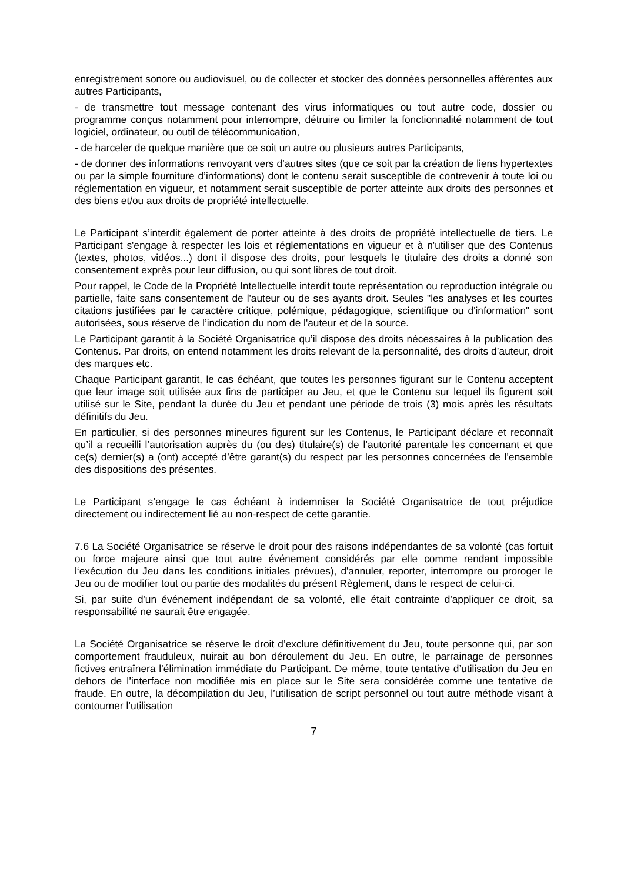enregistrement sonore ou audiovisuel, ou de collecter et stocker des données personnelles afférentes aux autres Participants,
- de transmettre tout message contenant des virus informatiques ou tout autre code, dossier ou programme conçus notamment pour interrompre, détruire ou limiter la fonctionnalité notamment de tout logiciel, ordinateur, ou outil de télécommunication,
- de harceler de quelque manière que ce soit un autre ou plusieurs autres Participants,
- de donner des informations renvoyant vers d’autres sites (que ce soit par la création de liens hypertextes ou par la simple fourniture d’informations) dont le contenu serait susceptible de contrevenir à toute loi ou réglementation en vigueur, et notamment serait susceptible de porter atteinte aux droits des personnes et des biens et/ou aux droits de propriété intellectuelle.
Le Participant s’interdit également de porter atteinte à des droits de propriété intellectuelle de tiers. Le Participant s'engage à respecter les lois et réglementations en vigueur et à n'utiliser que des Contenus (textes, photos, vidéos...) dont il dispose des droits, pour lesquels le titulaire des droits a donné son consentement exprès pour leur diffusion, ou qui sont libres de tout droit.
Pour rappel, le Code de la Propriété Intellectuelle interdit toute représentation ou reproduction intégrale ou partielle, faite sans consentement de l'auteur ou de ses ayants droit. Seules "les analyses et les courtes citations justifiées par le caractère critique, polémique, pédagogique, scientifique ou d'information" sont autorisées, sous réserve de l’indication du nom de l'auteur et de la source.
Le Participant garantit à la Société Organisatrice qu’il dispose des droits nécessaires à la publication des Contenus. Par droits, on entend notamment les droits relevant de la personnalité, des droits d’auteur, droit des marques etc.
Chaque Participant garantit, le cas échéant, que toutes les personnes figurant sur le Contenu acceptent que leur image soit utilisée aux fins de participer au Jeu, et que le Contenu sur lequel ils figurent soit utilisé sur le Site, pendant la durée du Jeu et pendant une période de trois (3) mois après les résultats définitifs du Jeu.
En particulier, si des personnes mineures figurent sur les Contenus, le Participant déclare et reconnaît qu’il a recueilli l’autorisation auprès du (ou des) titulaire(s) de l’autorité parentale les concernant et que ce(s) dernier(s) a (ont) accepté d’être garant(s) du respect par les personnes concernées de l’ensemble des dispositions des présentes.
Le Participant s’engage le cas échéant à indemniser la Société Organisatrice de tout préjudice directement ou indirectement lié au non-respect de cette garantie.
7.6 La Société Organisatrice se réserve le droit pour des raisons indépendantes de sa volonté (cas fortuit ou force majeure ainsi que tout autre événement considérés par elle comme rendant impossible l‘exécution du Jeu dans les conditions initiales prévues), d'annuler, reporter, interrompre ou proroger le Jeu ou de modifier tout ou partie des modalités du présent Règlement, dans le respect de celui-ci.
Si, par suite d'un événement indépendant de sa volonté, elle était contrainte d'appliquer ce droit, sa responsabilité ne saurait être engagée.
La Société Organisatrice se réserve le droit d’exclure définitivement du Jeu, toute personne qui, par son comportement frauduleux, nuirait au bon déroulement du Jeu. En outre, le parrainage de personnes fictives entraînera l’élimination immédiate du Participant. De même, toute tentative d’utilisation du Jeu en dehors de l’interface non modifiée mis en place sur le Site sera considérée comme une tentative de fraude. En outre, la décompilation du Jeu, l’utilisation de script personnel ou tout autre méthode visant à contourner l’utilisation
7